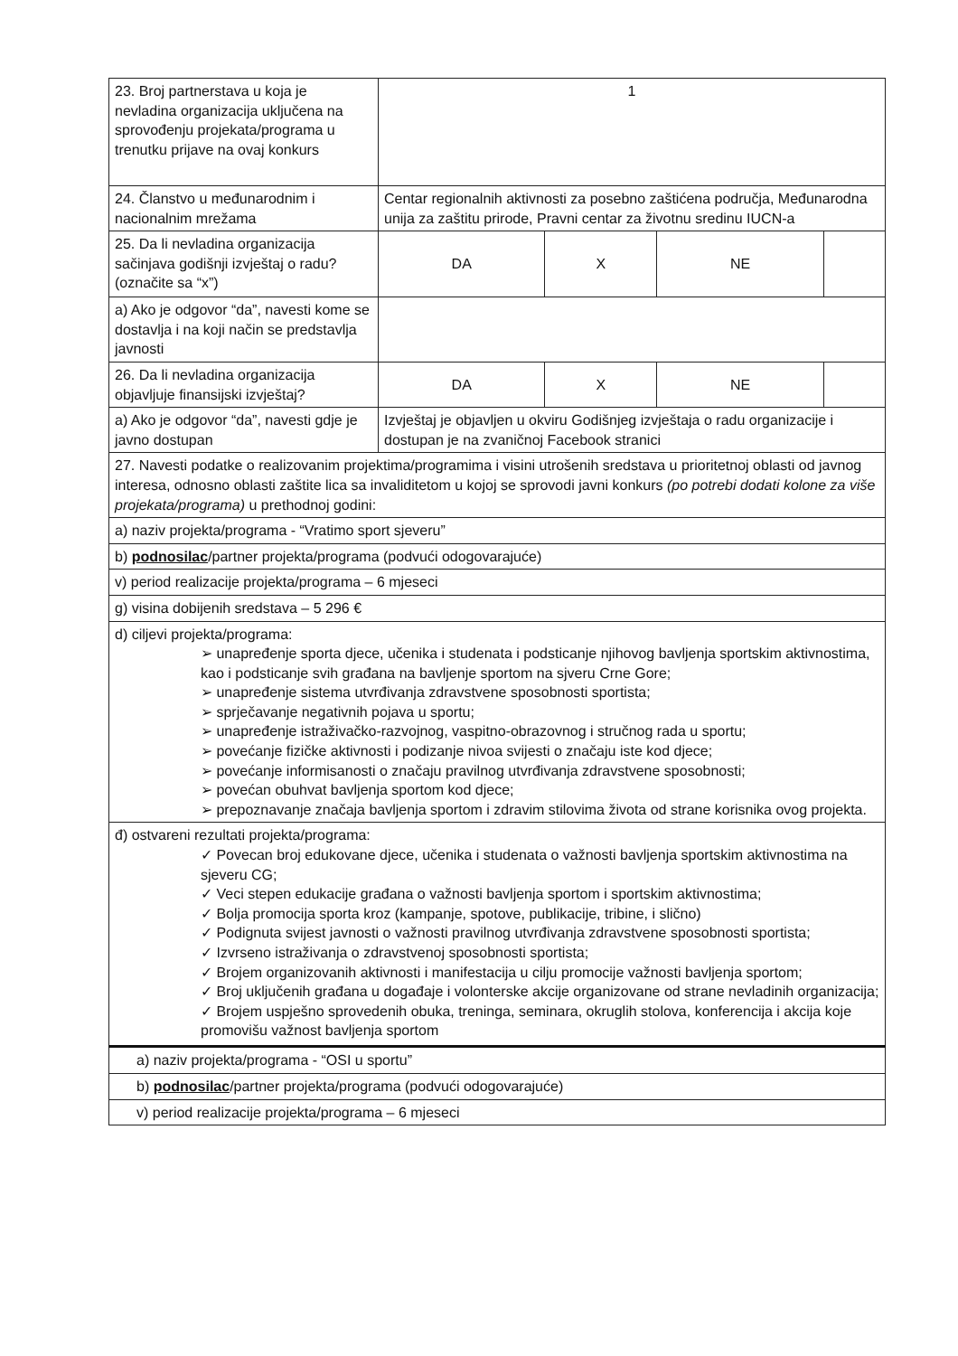| 23. Broj partnerstava u koja je nevladina organizacija uključena na sprovođenju projekata/programa u trenutku prijave na ovaj konkurs | 1 | | | |
| 24. Članstvo u međunarodnim i nacionalnim mrežama | Centar regionalnih aktivnosti za posebno zaštićena područja, Međunarodna unija za zaštitu prirode, Pravni centar za životnu sredinu IUCN-a | | | |
| 25. Da li nevladina organizacija sačinjava godišnji izvještaj o radu? (označite sa “x”) | DA | X | NE | |
| a) Ako je odgovor “da”, navesti kome se dostavlja i na koji način se predstavlja javnosti | | | | |
| 26. Da li nevladina organizacija objavljuje finansijski izvještaj? | DA | X | NE | |
| a) Ako je odgovor “da”, navesti gdje je javno dostupan | Izvještaj je objavljen u okviru Godišnjeg izvještaja o radu organizacije i dostupan je na zvaničnoj Facebook stranici | | | |
| 27. Navesti podatke o realizovanim projektima/programima i visini utrošenih sredstava u prioritetnoj oblasti od javnog interesa, odnosno oblasti zaštite lica sa invaliditetom u kojoj se sprovodi javni konkurs (po potrebi dodati kolone za više projekata/programa) u prethodnoj godini: | | | | |
| a) naziv projekta/programa - “Vratimo sport sjeveru” | | | | |
| b) podnosilac /partner projekta/programa (podvući odogovarajuće) | | | | |
| v) period realizacije projekta/programa – 6 mjeseci | | | | |
| g) visina dobijenih sredstava – 5 296 € | | | | |
| d) ciljevi projekta/programa: ➢ unapređenje sporta djece, učenika i studenata i podsticanje njihovog bavljenja sportskim aktivnostima, kao i podsticanje svih građana na bavljenje sportom na sjveru Crne Gore; ➢ unapređenje sistema utvrđivanja zdravstvene sposobnosti sportista; ➢ sprječavanje negativnih pojava u sportu; ➢ unapređenje istraživačko-razvojnog, vaspitno-obrazovnog i stručnog rada u sportu; ➢ povećanje fizičke aktivnosti i podizanje nivoa svijesti o značaju iste kod djece; ➢ povećanje informisanosti o značaju pravilnog utvrđivanja zdravstvene sposobnosti; ➢ povećan obuhvat bavljenja sportom kod djece; ➢ prepoznavanje značaja bavljenja sportom i zdravim stilovima života od strane korisnika ovog projekta. | | | | |
| đ) ostvareni rezultati projekta/programa: ✓ Povecan broj edukovane djece, učenika i studenata o važnosti bavljenja sportskim aktivnostima na sjeveru CG; ✓ Veci stepen edukacije građana o važnosti bavljenja sportom i sportskim aktivnostima; ✓ Bolja promocija sporta kroz (kampanje, spotove, publikacije, tribine, i slično) ✓ Podignuta svijest javnosti o važnosti pravilnog utvrđivanja zdravstvene sposobnosti sportista; ✓ Izvrseno istraživanja o zdravstvenoj sposobnosti sportista; ✓ Brojem organizovanih aktivnosti i manifestacija u cilju promocije važnosti bavljenja sportom; ✓ Broj uključenih građana u događaje i volonterske akcije organizovane od strane nevladinih organizacija; ✓ Brojem uspješno sprovedenih obuka, treninga, seminara, okruglih stolova, konferencija i akcija koje promovišu važnost bavljenja sportom | | | | |
| a) naziv projekta/programa - “OSI u sportu” | | | | |
| b) podnosilac /partner projekta/programa (podvući odogovarajuće) | | | | |
| v) period realizacije projekta/programa – 6 mjeseci | | | | |